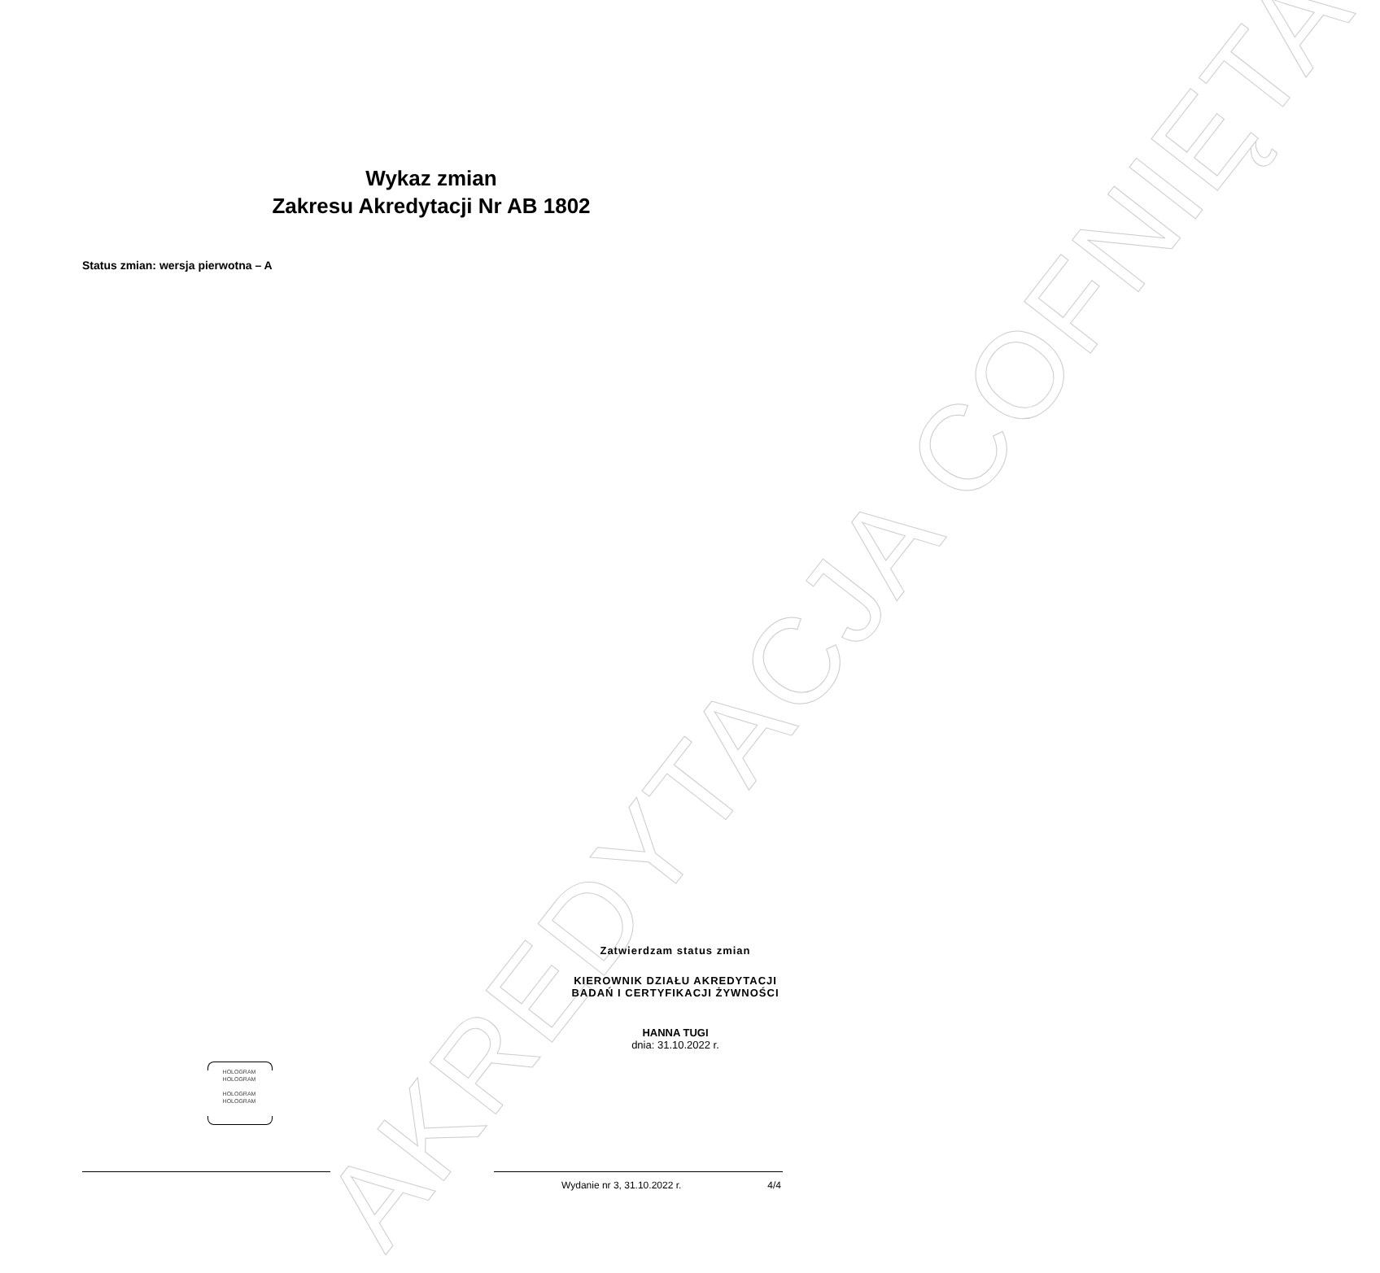AKREDYTACJA COFNIĘTA
Wykaz zmian
Zakresu Akredytacji Nr AB 1802
Status zmian: wersja pierwotna – A
Zatwierdzam status zmian
KIEROWNIK DZIAŁU AKREDYTACJI
BADAŃ I CERTYFIKACJI ŻYWNOŚCI
HANNA TUGI
dnia: 31.10.2022 r.
HOLOGRAM
HOLOGRAM
HOLOGRAM
HOLOGRAM
Wydanie nr 3, 31.10.2022 r. 4/4